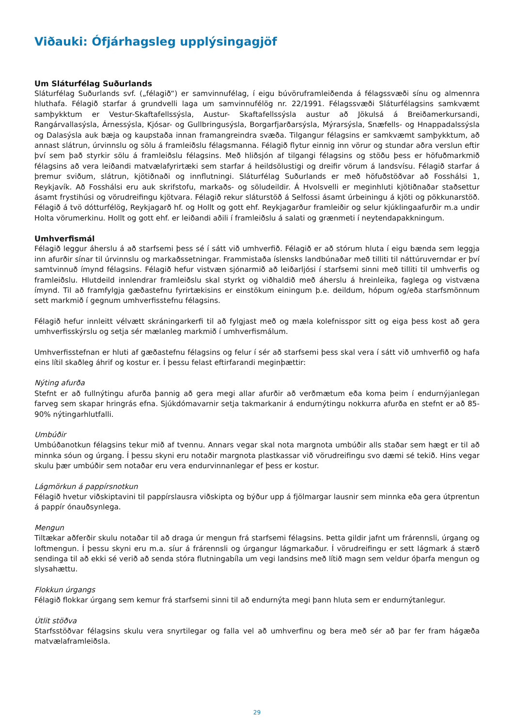Viðauki: Ófjárhagsleg upplýsingagjöf
Um Sláturfélag Suðurlands
Sláturfélag Suðurlands svf. („félagið“) er samvinnufélag, í eigu búvöruframleiðenda á félagssvæði sínu og almennra hluthafa. Félagið starfar á grundvelli laga um samvinnufélög nr. 22/1991. Félagssvæði Sláturfélagsins samkvæmt samþykktum er Vestur-Skaftafellssýsla, Austur- Skaftafellssýsla austur að Jökulsá á Breiðamerkursandi, Rangárvallasýsla, Árnessýsla, Kjósar- og Gullbringusýsla, Borgarfjarðarsýsla, Mýrarsýsla, Snæfells- og Hnappadalssýsla og Dalasýsla auk bæja og kaupstaða innan framangreindra svæða. Tilgangur félagsins er samkvæmt samþykktum, að annast slátrun, úrvinnslu og sölu á framleiðslu félagsmanna. Félagið flytur einnig inn vörur og stundar aðra verslun eftir því sem það styrkir sölu á framleiðslu félagsins. Með hliðsjón af tilgangi félagsins og stöðu þess er höfuðmarkmið félagsins að vera leiðandi matvælafyrirtæki sem starfar á heildsölustigi og dreifir vörum á landsvísu. Félagið starfar á þremur sviðum, slátrun, kjötiðnaði og innflutningi. Sláturfélag Suðurlands er með höfuðstöðvar að Fosshálsi 1, Reykjavík. Að Fosshálsi eru auk skrifstofu, markaðs- og söludeildir. Á Hvolsvelli er meginhluti kjötiðnaðar staðsettur ásamt frystihúsi og vörudreifingu kjötvara. Félagið rekur sláturstöð á Selfossi ásamt úrbeiningu á kjöti og pökkunarstöð. Félagið á tvö dótturfélög, Reykjagarð hf. og Hollt og gott ehf. Reykjagarður framleiðir og selur kjúklingaafurðir m.a undir Holta vörumerkinu. Hollt og gott ehf. er leiðandi aðili í framleiðslu á salati og grænmeti í neytendapakkningum.
Umhverfismál
Félagið leggur áherslu á að starfsemi þess sé í sátt við umhverfið. Félagið er að stórum hluta í eigu bænda sem leggja inn afurðir sínar til úrvinnslu og markaðssetningar. Frammistaða íslensks landbúnaðar með tilliti til náttúruverndar er því samtvinnuð ímynd félagsins. Félagið hefur vistvæn sjónarmið að leiðarljósi í starfsemi sinni með tilliti til umhverfis og framleiðslu. Hlutdeild innlendrar framleiðslu skal styrkt og viðhaldið með áherslu á hreinleika, faglega og vistvæna ímynd. Til að framfylgja gæðastefnu fyrirtækisins er einstökum einingum þ.e. deildum, hópum og/eða starfsmönnum sett markmið í gegnum umhverfisstefnu félagsins.
Félagið hefur innleitt vélvætt skráningarkerfi til að fylgjast með og mæla kolefnisspor sitt og eiga þess kost að gera umhverfisskýrslu og setja sér mælanleg markmið í umhverfismálum.
Umhverfisstefnan er hluti af gæðastefnu félagsins og felur í sér að starfsemi þess skal vera í sátt við umhverfið og hafa eins lítil skaðleg áhrif og kostur er. Í þessu felast eftirfarandi meginþættir:
Nýting afurða
Stefnt er að fullnýtingu afurða þannig að gera megi allar afurðir að verðmætum eða koma þeim í endurnýjanlegan farveg sem skapar hringrás efna. Sjúkdómavarnir setja takmarkanir á endurnýtingu nokkurra afurða en stefnt er að 85-90% nýtingarhlutfalli.
Umbúðir
Umbúðanotkun félagsins tekur mið af tvennu. Annars vegar skal nota margnota umbúðir alls staðar sem hægt er til að minnka sóun og úrgang. Í þessu skyni eru notaðir margnota plastkassar við vörudreifingu svo dæmi sé tekið. Hins vegar skulu þær umbúðir sem notaðar eru vera endurvinnanlegar ef þess er kostur.
Lágmörkun á pappírsnotkun
Félagið hvetur viðskiptavini til pappírslausra viðskipta og býður upp á fjölmargar lausnir sem minnka eða gera útprentun á pappír ónauðsynlega.
Mengun
Tiltækar aðferðir skulu notaðar til að draga úr mengun frá starfsemi félagsins. Þetta gildir jafnt um frárennsli, úrgang og loftmengun. Í þessu skyni eru m.a. síur á frárennsli og úrgangur lágmarkaður. Í vörudreifingu er sett lágmark á stærð sendinga til að ekki sé verið að senda stóra flutningabíla um vegi landsins með lítið magn sem veldur óþarfa mengun og slysahættu.
Flokkun úrgangs
Félagið flokkar úrgang sem kemur frá starfsemi sinni til að endurnýta megi þann hluta sem er endurnýtanlegur.
Útlit stöðva
Starfsstöðvar félagsins skulu vera snyrtilegar og falla vel að umhverfinu og bera með sér að þar fer fram hágæða matvælaframleiðsla.
29